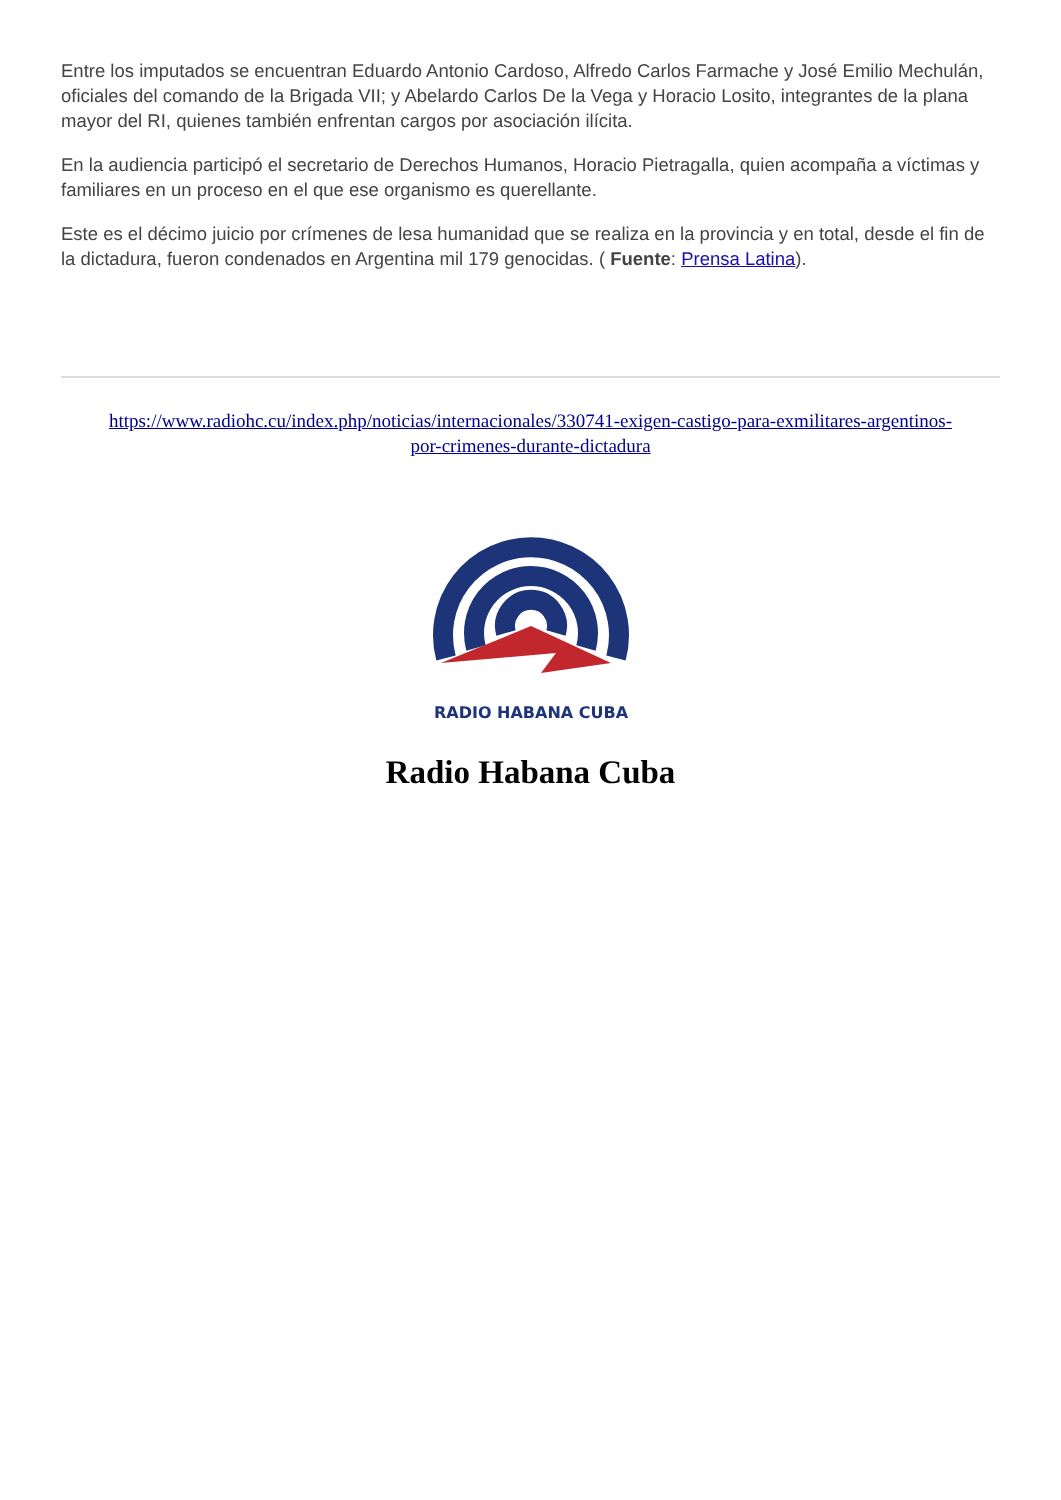Entre los imputados se encuentran Eduardo Antonio Cardoso, Alfredo Carlos Farmache y José Emilio Mechulán, oficiales del comando de la Brigada VII; y Abelardo Carlos De la Vega y Horacio Losito, integrantes de la plana mayor del RI, quienes también enfrentan cargos por asociación ilícita.
En la audiencia participó el secretario de Derechos Humanos, Horacio Pietragalla, quien acompaña a víctimas y familiares en un proceso en el que ese organismo es querellante.
Este es el décimo juicio por crímenes de lesa humanidad que se realiza en la provincia y en total, desde el fin de la dictadura, fueron condenados en Argentina mil 179 genocidas. ( Fuente: Prensa Latina).
https://www.radiohc.cu/index.php/noticias/internacionales/330741-exigen-castigo-para-exmilitares-argentinos-por-crimenes-durante-dictadura
RADIO HABANA CUBA
Radio Habana Cuba